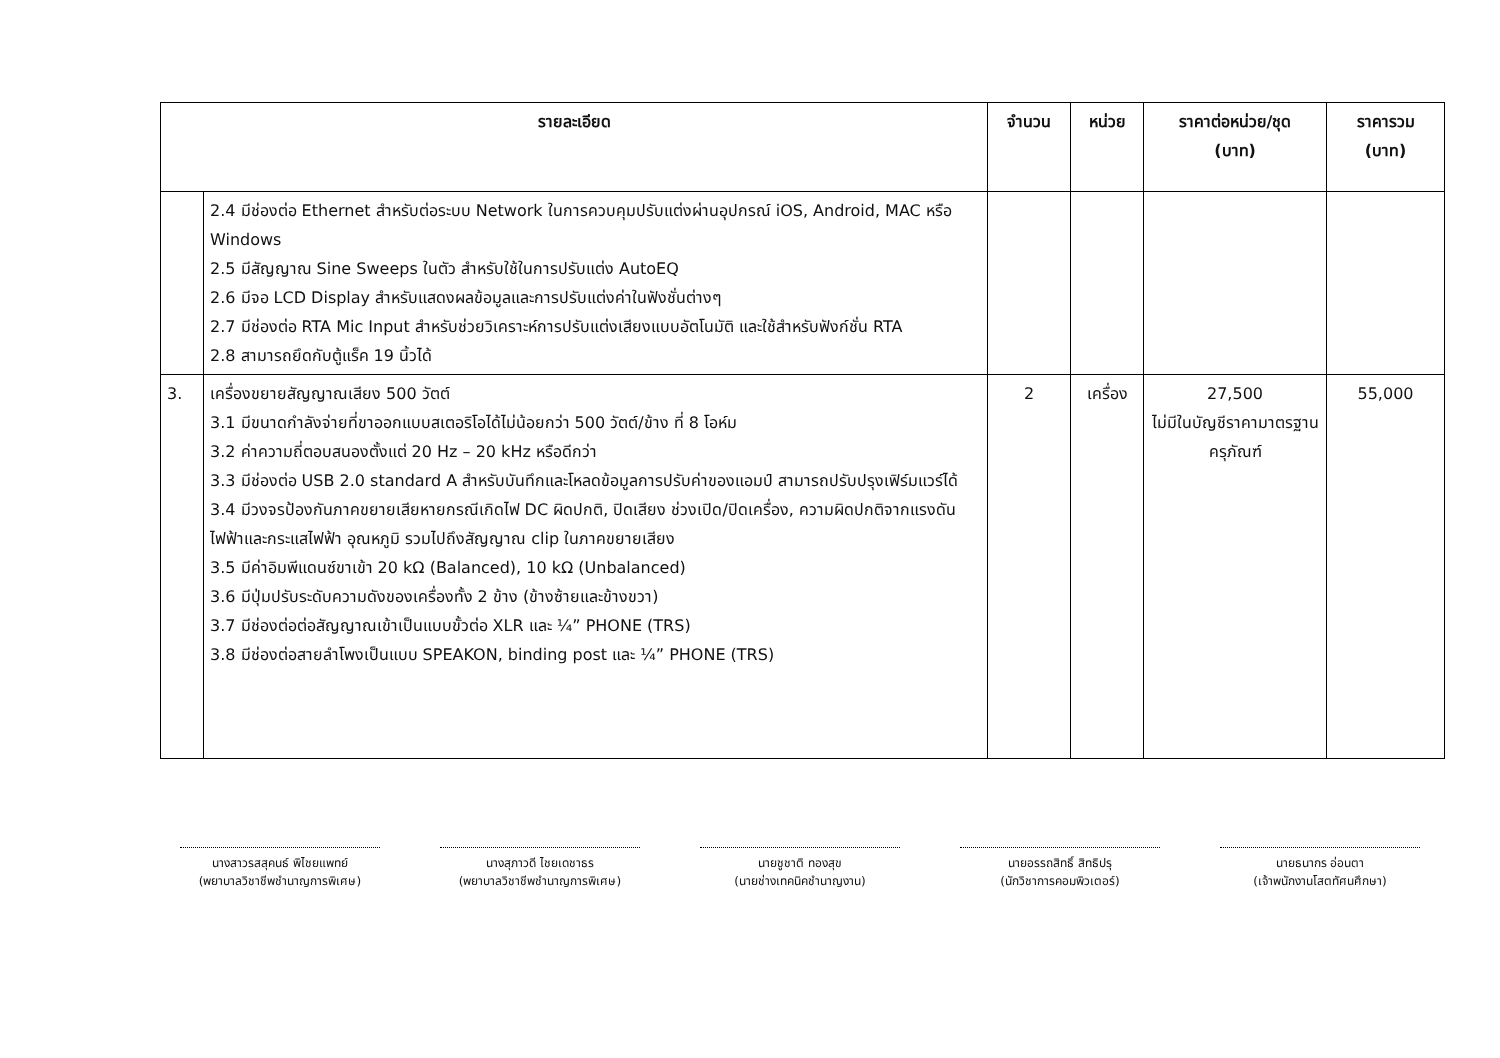| รายละเอียด | | จำนวน | หน่วย | ราคาต่อหน่วย/ชุด (บาท) | ราคารวม (บาท) |
| --- | --- | --- | --- | --- | --- |
| | 2.4 มีช่องต่อ Ethernet สำหรับต่อระบบ Network ในการควบคุมปรับแต่งผ่านอุปกรณ์ iOS, Android, MAC หรือ Windows 2.5 มีสัญญาณ Sine Sweeps ในตัว สำหรับใช้ในการปรับแต่ง AutoEQ 2.6 มีจอ LCD Display สำหรับแสดงผลข้อมูลและการปรับแต่งค่าในฟังชั่นต่างๆ 2.7 มีช่องต่อ RTA Mic Input สำหรับช่วยวิเคราะห์การปรับแต่งเสียงแบบอัตโนมัติ และใช้สำหรับฟังก์ชั่น RTA 2.8 สามารถยึดกับตู้แร็ค 19 นิ้วได้ | | | | |
| 3. | เครื่องขยายสัญญาณเสียง 500 วัตต์ 3.1 มีขนาดกำลังจ่ายที่ขาออกแบบสเตอริโอได้ไม่น้อยกว่า 500 วัตต์/ข้าง ที่ 8 โอห์ม 3.2 ค่าความถี่ตอบสนองตั้งแต่ 20 Hz – 20 kHz หรือดีกว่า 3.3 มีช่องต่อ USB 2.0 standard A สำหรับบันทึกและโหลดข้อมูลการปรับค่าของแอมป์ สามารถปรับปรุงเฟิร์มแวร์ได้ 3.4 มีวงจรป้องกันภาคขยายเสียหายกรณีเกิดไฟ DC ผิดปกติ, ปิดเสียง ช่วงเปิด/ปิดเครื่อง, ความผิดปกติจากแรงดันไฟฟ้าและกระแสไฟฟ้า อุณหภูมิ รวมไปถึงสัญญาณ clip ในภาคขยายเสียง 3.5 มีค่าอิมพีแดนซ์ขาเข้า 20 kΩ (Balanced), 10 kΩ (Unbalanced) 3.6 มีปุ่มปรับระดับความดังของเครื่องทั้ง 2 ข้าง (ข้างซ้ายและข้างขวา) 3.7 มีช่องต่อต่อสัญญาณเข้าเป็นแบบขั้วต่อ XLR และ ¼” PHONE (TRS) 3.8 มีช่องต่อสายลำโพงเป็นแบบ SPEAKON, binding post และ ¼” PHONE (TRS) | 2 | เครื่อง | 27,500 ไม่มีในบัญชีราคามาตรฐานครุภัณฑ์ | 55,000 |
นางสาวรสสุคนธ์ พิไชยแพทย์
(พยาบาลวิชาชีพชำนาญการพิเศษ)
นางสุภาวดี ไชยเดชาธร
(พยาบาลวิชาชีพชำนาญการพิเศษ)
นายชูชาติ ทองสุข
(นายช่างเทคนิคชำนาญงาน)
นายอรรถสิทธิ์ สิทธิปรุ
(นักวิชาการคอมพิวเตอร์)
นายธนากร อ่อนตา
(เจ้าพนักงานโสตทัศนศึกษา)